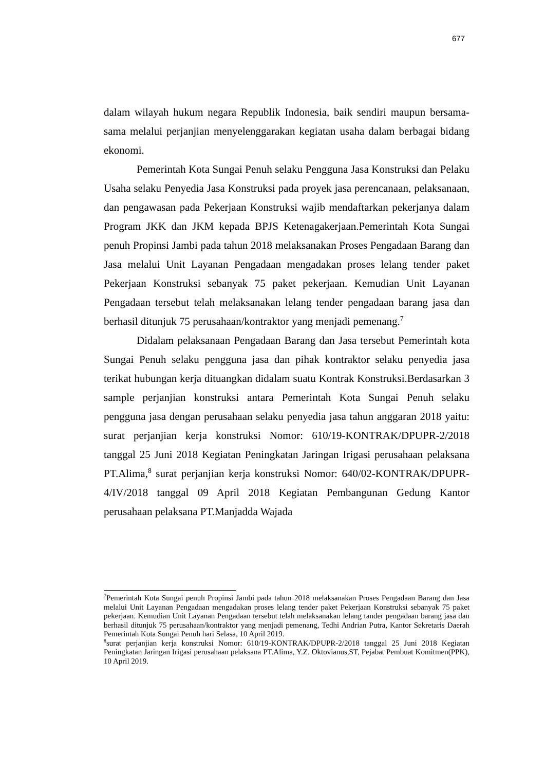677
dalam wilayah hukum negara Republik Indonesia, baik sendiri maupun bersama-sama melalui perjanjian menyelenggarakan kegiatan usaha dalam berbagai bidang ekonomi.
Pemerintah Kota Sungai Penuh selaku Pengguna Jasa Konstruksi dan Pelaku Usaha selaku Penyedia Jasa Konstruksi pada proyek jasa perencanaan, pelaksanaan, dan pengawasan pada Pekerjaan Konstruksi wajib mendaftarkan pekerjanya dalam Program JKK dan JKM kepada BPJS Ketenagakerjaan.Pemerintah Kota Sungai penuh Propinsi Jambi pada tahun 2018 melaksanakan Proses Pengadaan Barang dan Jasa melalui Unit Layanan Pengadaan mengadakan proses lelang tender paket Pekerjaan Konstruksi sebanyak 75 paket pekerjaan. Kemudian Unit Layanan Pengadaan tersebut telah melaksanakan lelang tender pengadaan barang jasa dan berhasil ditunjuk 75 perusahaan/kontraktor yang menjadi pemenang.<sup>7</sup>
Didalam pelaksanaan Pengadaan Barang dan Jasa tersebut Pemerintah kota Sungai Penuh selaku pengguna jasa dan pihak kontraktor selaku penyedia jasa terikat hubungan kerja dituangkan didalam suatu Kontrak Konstruksi.Berdasarkan 3 sample perjanjian konstruksi antara Pemerintah Kota Sungai Penuh selaku pengguna jasa dengan perusahaan selaku penyedia jasa tahun anggaran 2018 yaitu: surat perjanjian kerja konstruksi Nomor: 610/19-KONTRAK/DPUPR-2/2018 tanggal 25 Juni 2018 Kegiatan Peningkatan Jaringan Irigasi perusahaan pelaksana PT.Alima,<sup>8</sup> surat perjanjian kerja konstruksi Nomor: 640/02-KONTRAK/DPUPR-4/IV/2018 tanggal 09 April 2018 Kegiatan Pembangunan Gedung Kantor perusahaan pelaksana PT.Manjadda Wajada
<sup>7</sup> Pemerintah Kota Sungai penuh Propinsi Jambi pada tahun 2018 melaksanakan Proses Pengadaan Barang dan Jasa melalui Unit Layanan Pengadaan mengadakan proses lelang tender paket Pekerjaan Konstruksi sebanyak 75 paket pekerjaan. Kemudian Unit Layanan Pengadaan tersebut telah melaksanakan lelang tander pengadaan barang jasa dan berhasil ditunjuk 75 perusahaan/kontraktor yang menjadi pemenang, Tedhi Andrian Putra, Kantor Sekretaris Daerah Pemerintah Kota Sungai Penuh hari Selasa, 10 April 2019.
<sup>8</sup> surat perjanjian kerja konstruksi Nomor: 610/19-KONTRAK/DPUPR-2/2018 tanggal 25 Juni 2018 Kegiatan Peningkatan Jaringan Irigasi perusahaan pelaksana PT.Alima, Y.Z. Oktovianus,ST, Pejabat Pembuat Komitmen(PPK), 10 April 2019.